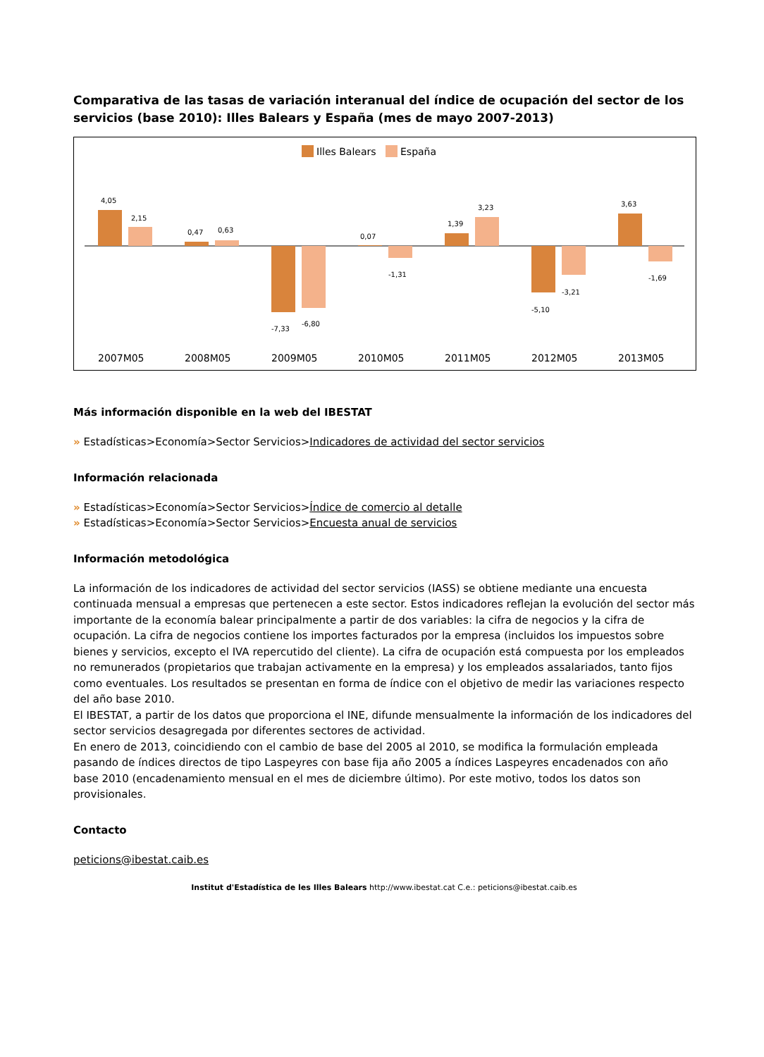Comparativa de las tasas de variación interanual del índice de ocupación del sector de los servicios (base 2010): Illes Balears y España (mes de mayo 2007-2013)
Illes Balears
España
4,05
2,15
0,47
0,63
-7,33
-6,80
0,07
-1,31
1,39
3,23
-5,10
-3,21
3,63
-1,69
2007M05
2008M05
2009M05
2010M05
2011M05
2012M05
2013M05
Más información disponible en la web del IBESTAT
» Estadísticas>Economía>Sector Servicios>Indicadores de actividad del sector servicios
Información relacionada
» Estadísticas>Economía>Sector Servicios>Índice de comercio al detalle
» Estadísticas>Economía>Sector Servicios>Encuesta anual de servicios
Información metodológica
La información de los indicadores de actividad del sector servicios (IASS) se obtiene mediante una encuesta continuada mensual a empresas que pertenecen a este sector. Estos indicadores reflejan la evolución del sector más importante de la economía balear principalmente a partir de dos variables: la cifra de negocios y la cifra de ocupación. La cifra de negocios contiene los importes facturados por la empresa (incluidos los impuestos sobre bienes y servicios, excepto el IVA repercutido del cliente). La cifra de ocupación está compuesta por los empleados no remunerados (propietarios que trabajan activamente en la empresa) y los empleados assalariados, tanto fijos como eventuales. Los resultados se presentan en forma de índice con el objetivo de medir las variaciones respecto del año base 2010.
El IBESTAT, a partir de los datos que proporciona el INE, difunde mensualmente la información de los indicadores del sector servicios desagregada por diferentes sectores de actividad.
En enero de 2013, coincidiendo con el cambio de base del 2005 al 2010, se modifica la formulación empleada pasando de índices directos de tipo Laspeyres con base fija año 2005 a índices Laspeyres encadenados con año base 2010 (encadenamiento mensual en el mes de diciembre último). Por este motivo, todos los datos son provisionales.
Contacto
peticions@ibestat.caib.es
Institut d'Estadística de les Illes Balears http://www.ibestat.cat C.e.: peticions@ibestat.caib.es